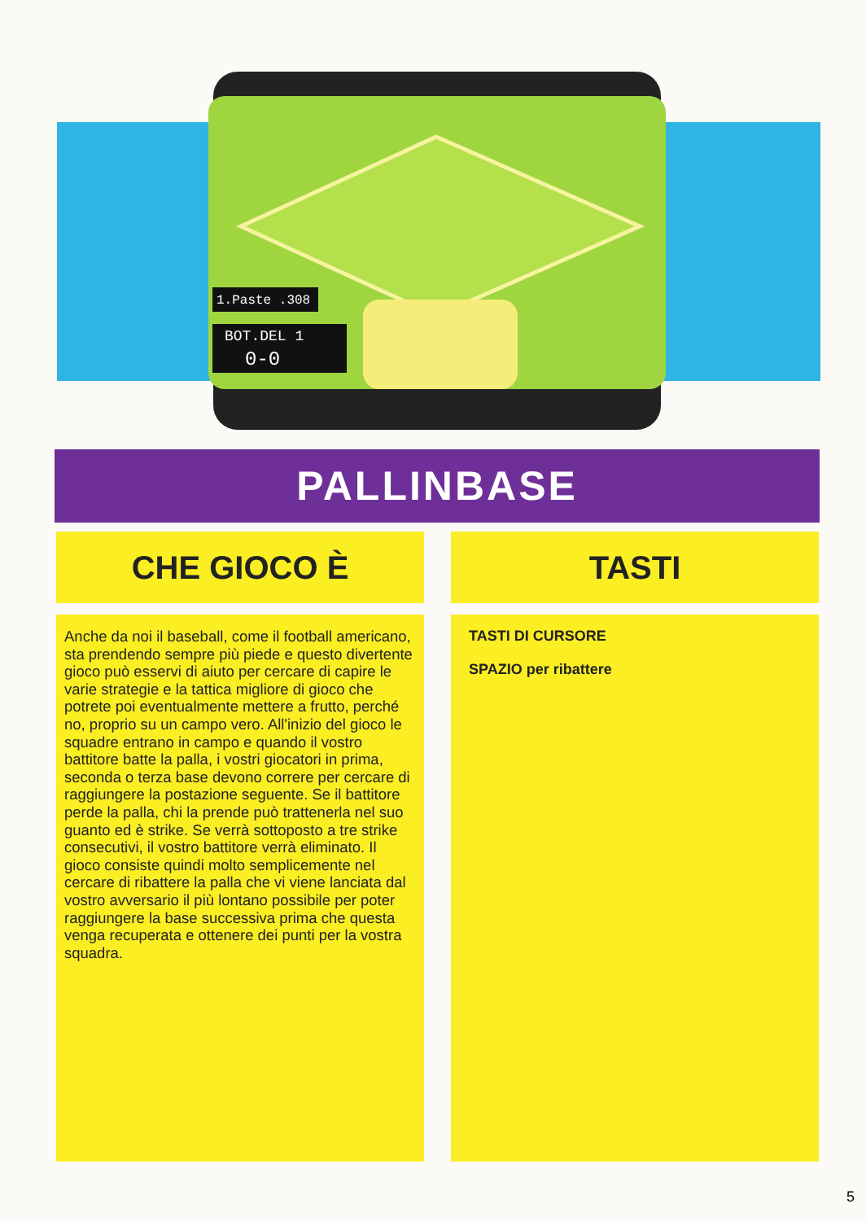1.Paste .308
BOT.DEL 1
0-0
PALLINBASE
CHE GIOCO È TASTI
Anche da noi il baseball, come il football americano, sta prendendo sempre più piede e questo divertente gioco può esservi di aiuto per cercare di capire le varie strategie e la tattica migliore di gioco che potrete poi eventualmente mettere a frutto, perché no, proprio su un campo vero. All'inizio del gioco le squadre entrano in campo e quando il vostro battitore batte la palla, i vostri giocatori in prima, seconda o terza base devono correre per cercare di raggiungere la postazione seguente. Se il battitore perde la palla, chi la prende può trattenerla nel suo guanto ed è strike. Se verrà sottoposto a tre strike consecutivi, il vostro battitore verrà eliminato. Il gioco consiste quindi molto semplicemente nel cercare di ribattere la palla che vi viene lanciata dal vostro avversario il più lontano possibile per poter raggiungere la base successiva prima che questa venga recuperata e ottenere dei punti per la vostra squadra.
TASTI DI CURSORE
SPAZIO per ribattere
5